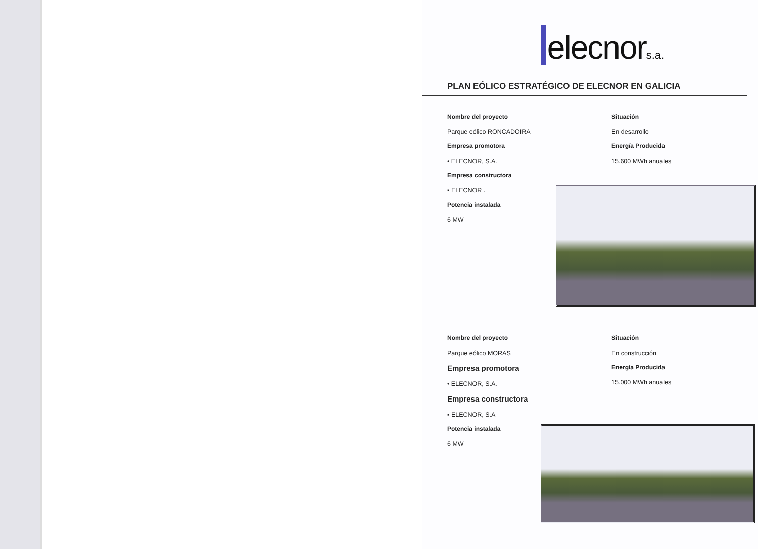elecnors.a.
PLAN EÓLICO ESTRATÉGICO DE ELECNOR EN GALICIA
Nombre del proyecto
Parque eólico RONCADOIRA
Empresa promotora
• ELECNOR, S.A.
Empresa constructora
▪ ELECNOR .
Potencia instalada
6 MW
Situación
En desarrollo
Energía Producida
15.600 MWh anuales
Nombre del proyecto
Parque eólico MORAS
Empresa promotora
• ELECNOR, S.A.
Empresa constructora
▪ ELECNOR, S.A
Potencia instalada
6 MW
Situación
En construcción
Energía Producida
15.000 MWh anuales